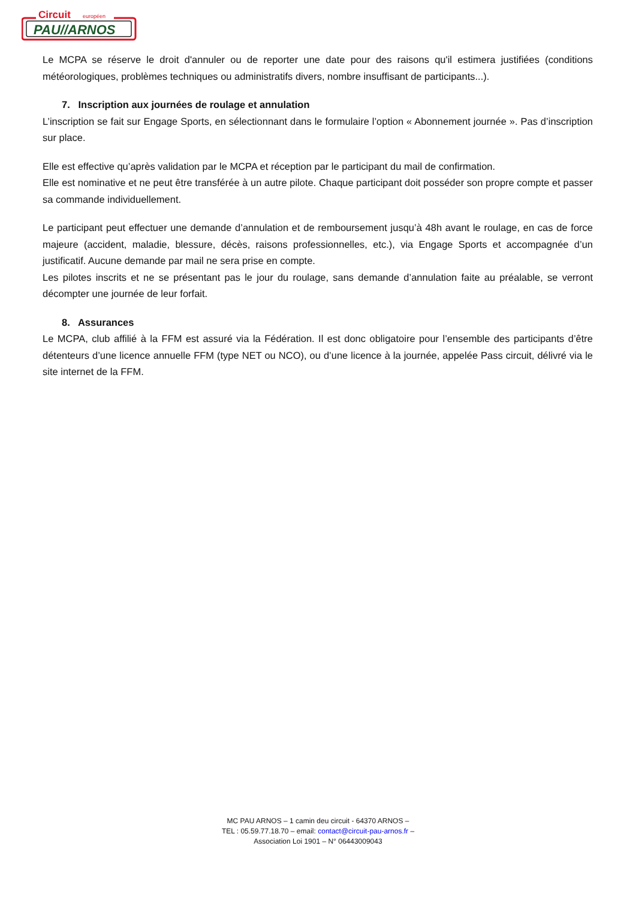Circuit
européen
PAU//ARNOS
Le MCPA se réserve le droit d'annuler ou de reporter une date pour des raisons qu'il estimera justifiées (conditions météorologiques, problèmes techniques ou administratifs divers, nombre insuffisant de participants...).
7. Inscription aux journées de roulage et annulation
L’inscription se fait sur Engage Sports, en sélectionnant dans le formulaire l’option « Abonnement journée ». Pas d’inscription sur place.
Elle est effective qu’après validation par le MCPA et réception par le participant du mail de confirmation.
Elle est nominative et ne peut être transférée à un autre pilote. Chaque participant doit posséder son propre compte et passer sa commande individuellement.
Le participant peut effectuer une demande d’annulation et de remboursement jusqu’à 48h avant le roulage, en cas de force majeure (accident, maladie, blessure, décès, raisons professionnelles, etc.), via Engage Sports et accompagnée d’un justificatif. Aucune demande par mail ne sera prise en compte.
Les pilotes inscrits et ne se présentant pas le jour du roulage, sans demande d’annulation faite au préalable, se verront décompter une journée de leur forfait.
8. Assurances
Le MCPA, club affilié à la FFM est assuré via la Fédération. Il est donc obligatoire pour l’ensemble des participants d’être détenteurs d’une licence annuelle FFM (type NET ou NCO), ou d’une licence à la journée, appelée Pass circuit, délivré via le site internet de la FFM.
MC PAU ARNOS – 1 camin deu circuit - 64370 ARNOS –
TEL : 05.59.77.18.70 – email: contact@circuit-pau-arnos.fr –
Association Loi 1901 – N° 06443009043